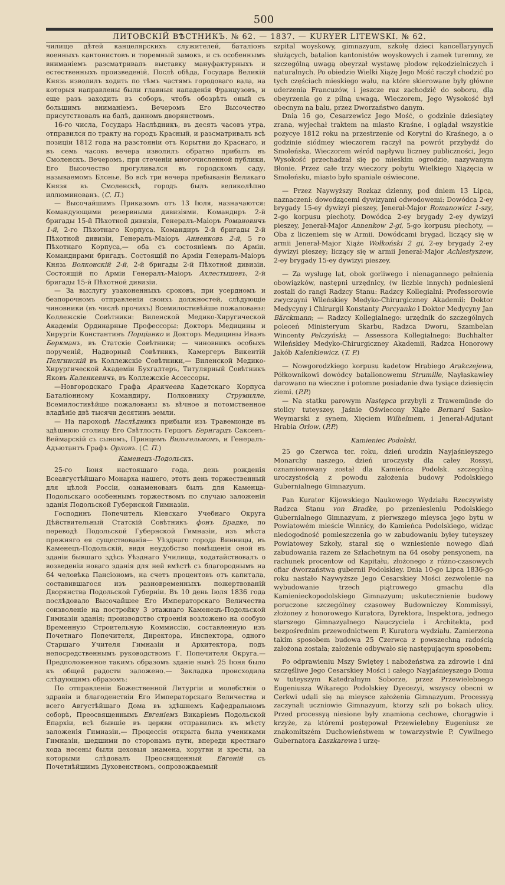500
ЛИТОВСКІЙ ВѢСТНИКЪ. № 62. — 1837. — KURYER LITEWSKI. № 62.
чилище дѣтей канцелярскихъ служителей, баталіонъ военныхъ кантонистовъ и тюремный замокъ, и съ особеннымъ вниманіемъ разсматривалъ выставку мануфактурныхъ и естественныхъ произведеній. Послѣ обѣда, Государь Великій Князь изволилъ ходить по тѣмъ частямъ городоваго вала, на которыя направлены были главныя нападенія Французовъ, и еще разъ заходить въ соборъ, чтобъ обозрѣть оный съ большимъ вниманіемъ. Вечеромъ Его Высочество присутствовалъ на балѣ, данномъ дворянствомъ.
16-го числа, Государь Наслѣдникъ, въ десять часовъ утра, отправился по тракту на городъ Красный, и разсматривалъ всѣ позиціи 1812 года на разстояніи отъ Корытни до Краснаго, и въ семь часовъ вечера изволилъ обратно прибыть въ Смоленскъ. Вечеромъ, при стеченіи многочисленной публики, Его Высочество прогуливался въ городскомъ саду, называемомъ Блонье. Во всѣ три вечера пребыванія Великаго Князя въ Смоленскѣ, городъ былъ великолѣпно иллюминованъ. (С. П.)
— Высочайшимъ Приказомъ отъ 13 Іюля, назначаются: Командующими резервными дивизіями. Командиръ 2-й бригады 15-й Пѣхотной дивизіи, Генералъ-Маіоръ Романовичъ 1-й, 2-го Пѣхотнаго Корпуса. Командиръ 2-й бригады 2-й Пѣхотной дивизіи, Генералъ-Маіоръ Анненковъ 2-й, 5 го Пѣхотнаго Корпуса,— оба съ состояніемъ по Арміи. Командирами бригадъ. Состоящій по Арміи Генералъ-Маіоръ Князь Волконскій 2-й, 2-й бригады 2-й Пѣхотной дивизіи. Состоящій по Арміи Генералъ-Маіоръ Ахлестышевъ, 2-й бригады 15-й Пѣхотной дивизіи.
— За выслугу узаконенныхъ сроковъ, при усердномъ и безпорочномъ отправленіи своихъ должностей, слѣдующіе чиновники (въ числѣ прочихъ) Всемилостивѣйше пожалованы: Коллежскіе Совѣтники: Виленской Медико-Хиругической Академіи Ординарные Профессоры: Докторъ Медицины и Хирургіи Константинъ Порціанко и Докторъ Медицины Иванъ Беркманъ, въ Статскіе Совѣтники; — чиновникъ особыхъ порученій, Надворный Совѣтникъ, Камергеръ Викентій Пелгинскій въ Коллежскіе Совѣтники,— Виленской Медико-Хирургической Академіи Бухгалтеръ, Титулярный Совѣтникъ Яковъ Каленкевичъ, въ Коллежскіе Ассессоры.
—Новгородскаго Графа Аракчеева Кадетскаго Корпуса Баталіонному Командиру, Полковнику Струмилле, Всемилостивѣйше пожалованы въ вѣчное и потомственное владѣніе двѣ тысячи десятинъ земли.
— На пароходѣ Наслѣдникъ прибыли изъ Травемюнде въ здѣшнюю столицу Его Свѣтлость Герцогъ Бернгардъ Саксенъ-Веймарскій съ сыномъ, Принцемъ Вильгельмомъ, и Генералъ-Адъютантъ Графъ Орловъ. (С. П.)
Каменецъ-Подольскъ.
25-го Іюня настоящаго года, день рожденія Всеавгустѣйшаго Монарха нашего, этотъ день торжественный для цѣлой Россіи, ознаменованъ былъ для Каменца-Подольскаго особеннымъ торжествомъ по случаю заложенія зданія Подольской Губернской Гимназіи.
Господинъ Попечитель Кіевскаго Учебнаго Округа Дѣйствительный Статскій Совѣтникъ фонъ Брадке, по переводѣ Подольской Губернской Гимназіи, изъ мѣста прежняго ея существованія— Уѣзднаго города Винницы, въ Каменецъ-Подольскій, видя неудобство помѣщенія оной въ зданіи бывшаго здѣсь Уѣзднаго Училища, ходатайствовалъ о возведеніи новаго зданія для ней вмѣстѣ съ благороднымъ на 64 человѣка Пансіономъ, на счетъ процентовъ отъ капитала, составившагося изъ разновременныхъ пожертвованій Дворянства Подольской Губерніи. Въ 10 день Іюля 1836 года послѣдовало Высочайшее Его Императорскаго Величества соизволеніе на постройку 3 этажнаго Каменецъ-Подольской Гимназіи зданія; производство строенія возложено на особую Временную Строительную Коммиссію, составленную изъ Почетнаго Попечителя, Директора, Инспектора, одного Старшаго Учителя Гимназіи и Архитектора, подъ непосредственнымъ руководствомъ Г. Попечителя Округа.— Предположенное такимъ образомъ зданіе нынѣ 25 Іюня было къ общей радости заложено.— Закладка происходила слѣдующимъ образомъ:
По отправленіи Божественной Литургіи и молебствія о здравіи и благоденствіи Его Императорскаго Величества и всего Августѣйшаго Дома въ здѣшнемъ Кафедральномъ соборѣ, Преосвященнымъ Евгеніемъ Викаріемъ Подольской Епархіи, всѣ бывшіе въ церкви отправились къ мѣсту заложенія Гимназіи.— Процессія открыта была учениками Гимназіи, шедшими по сторонамъ пути, впереди крестнаго хода несены были цеховыя знамена, хоругви и кресты, за которыми слѣдовалъ Преосвященный Евгеній съ Почетнѣйшимъ Духовенствомъ, сопровождаемый
szpital woyskowy, gimnazyum, szkołę dzieci kancellaryynych służących, batalion kantonistów woyskowych i zamek turemny, ze szczególną uwagą obeyrzał wystawę płodow rękodzielniczych i naturalnych. Po obiedzie Wielki Xiążę Jego Mość raczył chodzić po tych częściach mieskiego wału, na które skierowane były główne uderzenia Francuzów, i jeszcze raz zachodzić do soboru, dla obeyrzenia go z pilną uwagą. Wieczorem, Jego Wysokość był obecnym na balu, przez Dworzaństwo danym.
Dnia 16 go, Cesarzewicz Jego Mość, o godzinie dziesiątey zrana, wyjechał traktem na miasto Kraśne, i oglądał wszystkie pozycye 1812 roku na przestrzenie od Korytni do Kraśnego, a o godzinie siódmey wieczorem raczył na powrót przybydź do Smoleńska. Wieczorem wśród napływu liczney publiczności, Jego Wysokość przechadzał się po mieskim ogrodzie, nazywanym Błonie. Przez całe trzy wieczory pobytu Wielkiego Xiążęcia w Smoleńsku, miasto było spaniale oświecone.
— Przez Naywyższy Rozkaz dzienny, pod dniem 13 Lipca, naznaczeni: dowodzącemi dywizyami odwodowemi: Dowódca 2-ey brygady 15-ey dywizyi pieszey, Jenerał-Major Romanowicz 1-szy, 2-go korpusu piechoty. Dowódca 2-ey brygady 2-ey dywizyi pieszey, Jenerał-Major Annenkow 2-gi, 5-go korpusu piechoty, — Oba z liczeniem się w Armii. Dowódcami brygad, liczący się w armii Jenerał-Major Xiąże Wołkoński 2 gi, 2-ey brygady 2-ey dywizyi pieszey; liczący się w armii Jenerał-Major Achlestyszew, 2-ey brygady 15-ey dywizyi pieszey.
— Za wysługę lat, obok gorliwego i nienagannego pełnienia obowiązków, następni urzędnicy, (w liczbie innych) podniesieni zostali do rangi Radzcy Stanu: Radzcy Kollegialni: Professorowie zwyczayni Wileńskiey Medyko-Chirurgiczney Akademii: Doktor Medycyny i Chirurgii Konstanty Porcyanko i Doktor Medycyny Jan Bärckmann; — Radzcy Kollegialnego: urzędnik do szczególnych poleceń Ministeryum Skarbu, Radzca Dworu, Szambelan Wincenty Pelczyński; — Assessora Kollegialnego: Buchhalter Wileńskiey Medyko-Chirurgiczney Akademii, Radzca Honorowy Jakób Kalenkiewicz. (T. P.)
— Nowgorodzkiego korpusu kadetow Hrabiego Arakczejewa, Półkownikowi dowódcy batalionowemu Strumille, Nayłaskawiey darowano na wieczne i potomne posiadanie dwa tysiące dziesięcin ziemi. (P.P.)
— Na statku parowym Następca przybyli z Trawemünde do stolicy tuteyszey, Jaśnie Oświecony Xiąże Bernard Sasko-Weymarski z synem, Xięciem Wilhelmem, i Jenerał-Adjutant Hrabia Orłow. (P.P.)
Kamieniec Podolski.
25 go Czerwca ter. roku, dzień urodzin Nayjaśnieyszego Monarchy naszego, dzień uroczysty dla całey Rossyi, oznamionowany został dla Kamieńca Podolsk. szczególną uroczystością z powodu założenia budowy Podolskiego Gubernialnego Gimnazyum.
Pan Kurator Kijowskiego Naukowego Wydziału Rzeczywisty Radzca Stanu von Bradke, po przeniesieniu Podolskiego Gubernialnego Gimnazyum, z pierwszego mieysca jego bytu w Powiatowém mieście Winnicy, do Kamieńca Podolskiego, widząc niedogodność pomieszczenia go w zabudowaniu byłey tuteyszey Powiatowey Szkoły, starał się o wzniesienie nowego dlań zabudowania razem ze Szlachetnym na 64 osoby pensyonem, na rachunek procentow od Kapitału, złożonego z różno-czasowych ofiar dworzaństwa gubernii Podolskiey. Dnia 10-go Lipca 1836-go roku nastało Naywyższe Jego Cesarskiey Mości zezwolenie na wybudowanie trzech piątrowego gmachu dla Kamienieckopodolskiego Gimnazyum; uskutecznienie budowy poruczone szczególney czasowey Budowniczey Kommissyi, złożoney z honorowego Kuratora, Dyrektora, Inspektora, jednego starszego Gimnazyalnego Nauczyciela i Architekta, pod bezpośrednim przewodnictwem P. Kuratora wydziału. Zamierzona takim sposobem budowa 25 Czerwca z powszechną radością założona została; założenie odbywało się następującym sposobem:
Po odprawieniu Mszy Swiętey i nabożeństwa za zdrowie i dni szczęśliwe Jego Cesarskiey Mości i całego Nayjaśnieyszego Domu w tuteyszym Katedralnym Soborze, przez Przewielebnego Eugeniusza Wikarego Podolskiey Dyecezyi, wszyscy obecni w Cerkwi udali się na mieysce założenia Gimnazyum. Processyą zaczynali uczniowie Gimnazyum, ktorzy szli po bokach ulicy. Przed processyą niesione były znamiona cechowe, chorągwie i krzyże, za któremi postępował Przewielebny Eugeniusz ze znakomitszém Duchowieństwem w towarzystwie P. Cywilnego Gubernatora Łaszkarewa i urzę-